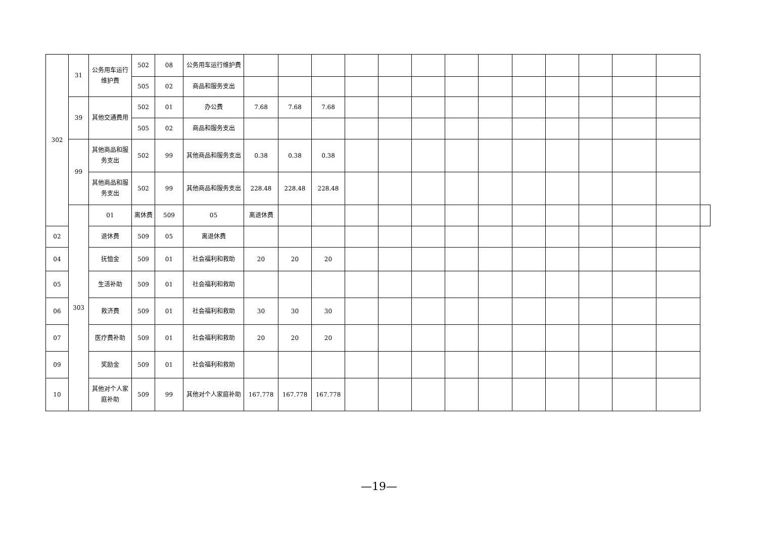| 302 | 31 | 公务用车运行维护费 | 502 | 08 | 公务用车运行维护费 | | | | | | | | | | | | | | |
| | | | 505 | 02 | 商品和服务支出 | | | | | | | | | | | | | | |
| | 39 | 其他交通费用 | 502 | 01 | 办公费 | 7.68 | 7.68 | 7.68 | | | | | | | | | | | |
| | | | 505 | 02 | 商品和服务支出 | | | | | | | | | | | | | | |
| | 99 | 其他商品和服务支出 | 502 | 99 | 其他商品和服务支出 | 0.38 | 0.38 | 0.38 | | | | | | | | | | | |
| | | 其他商品和服务支出 | 502 | 99 | 其他商品和服务支出 | 228.48 | 228.48 | 228.48 | | | | | | | | | | | |
| | 303 | 01 | 离休费 | 509 | 05 | 离退休费 | | | | | | | | | | | | | |
| 02 | | 退休费 | 509 | 05 | 离退休费 | | | | | | | | | | | | | | |
| 04 | | 抚恤金 | 509 | 01 | 社会福利和救助 | 20 | 20 | 20 | | | | | | | | | | | |
| 05 | | 生活补助 | 509 | 01 | 社会福利和救助 | | | | | | | | | | | | | | |
| 06 | | 救济费 | 509 | 01 | 社会福利和救助 | 30 | 30 | 30 | | | | | | | | | | | |
| 07 | | 医疗费补助 | 509 | 01 | 社会福利和救助 | 20 | 20 | 20 | | | | | | | | | | | |
| 09 | | 奖励金 | 509 | 01 | 社会福利和救助 | | | | | | | | | | | | | | |
| 10 | | 其他对个人家庭补助 | 509 | 99 | 其他对个人家庭补助 | 167.778 | 167.778 | 167.778 | | | | | | | | | | | |
—19—